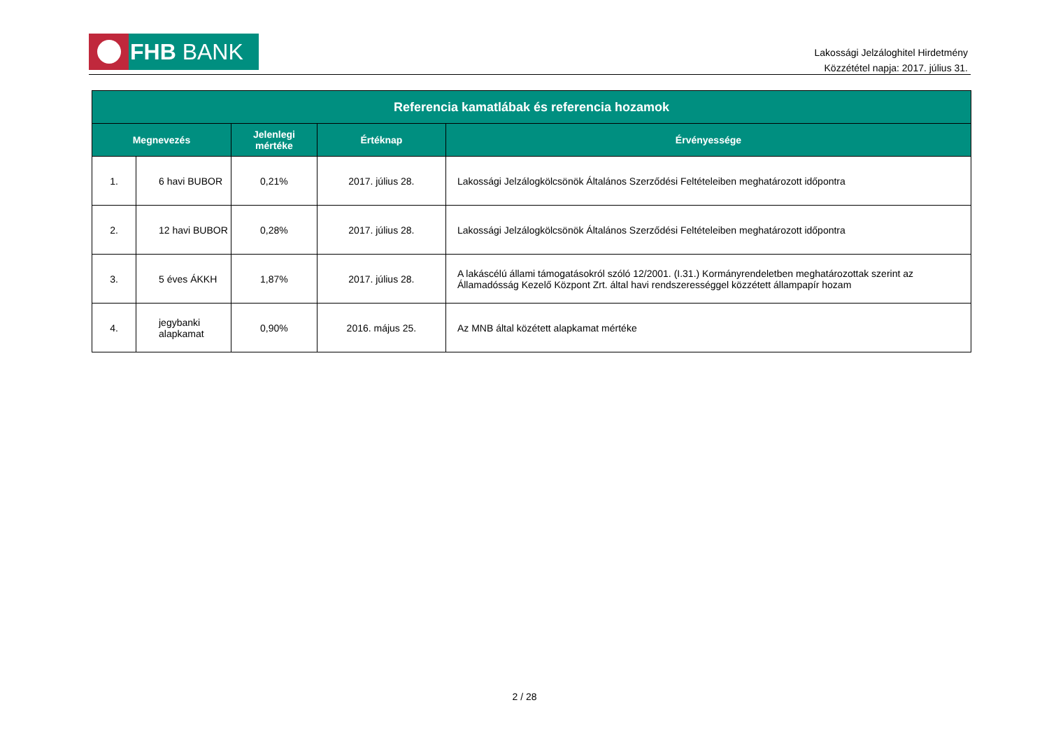FHB BANK
Lakossági Jelzáloghitel Hirdetmény
Közzététel napja: 2017. július 31.
| Referencia kamatlábak és referencia hozamok | | | | |
| --- | --- | --- | --- | --- |
| Megnevezés | | Jelenlegi mértéke | Értéknap | Érvényessége |
| 1. | 6 havi BUBOR | 0,21% | 2017. július 28. | Lakossági Jelzálogkölcsönök Általános Szerződési Feltételeiben meghatározott időpontra |
| 2. | 12 havi BUBOR | 0,28% | 2017. július 28. | Lakossági Jelzálogkölcsönök Általános Szerződési Feltételeiben meghatározott időpontra |
| 3. | 5 éves ÁKKH | 1,87% | 2017. július 28. | A lakáscélú állami támogatásokról szóló 12/2001. (I.31.) Kormányrendeletben meghatározottak szerint az Államadósság Kezelő Központ Zrt. által havi rendszerességgel közzétett állampapír hozam |
| 4. | jegybanki alapkamat | 0,90% | 2016. május 25. | Az MNB által közétett alapkamat mértéke |
2 / 28